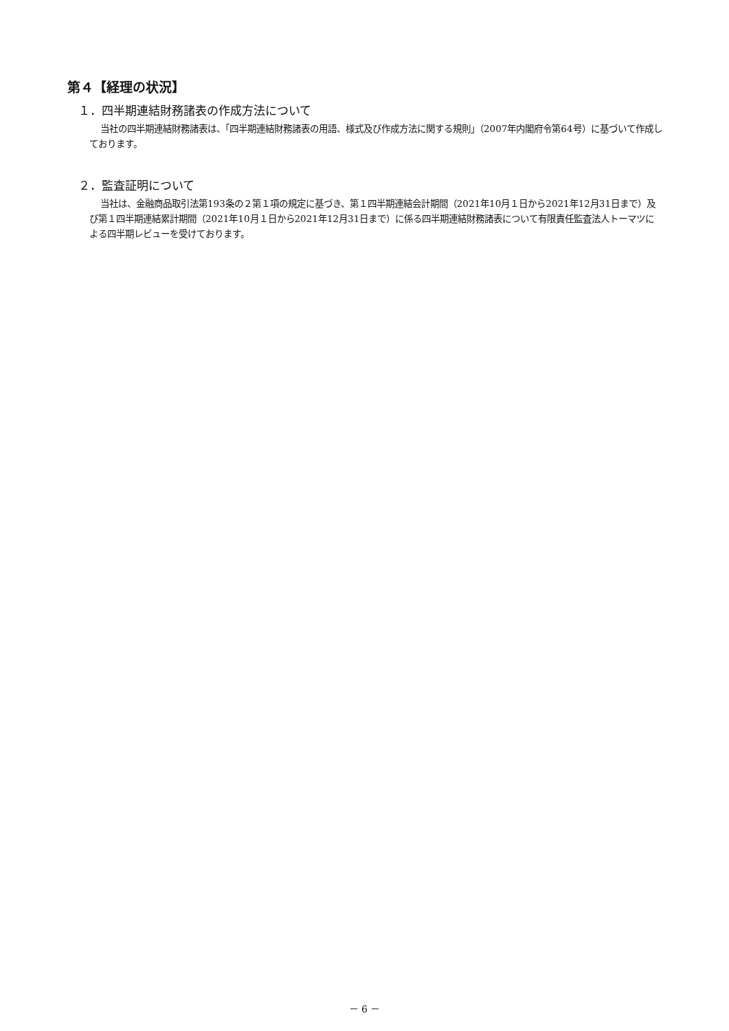第４【経理の状況】
１．四半期連結財務諸表の作成方法について
当社の四半期連結財務諸表は、「四半期連結財務諸表の用語、様式及び作成方法に関する規則」（2007年内閣府令第64号）に基づいて作成しております。
２．監査証明について
当社は、金融商品取引法第193条の２第１項の規定に基づき、第１四半期連結会計期間（2021年10月１日から2021年12月31日まで）及び第１四半期連結累計期間（2021年10月１日から2021年12月31日まで）に係る四半期連結財務諸表について有限責任監査法人トーマツによる四半期レビューを受けております。
－ 6 －